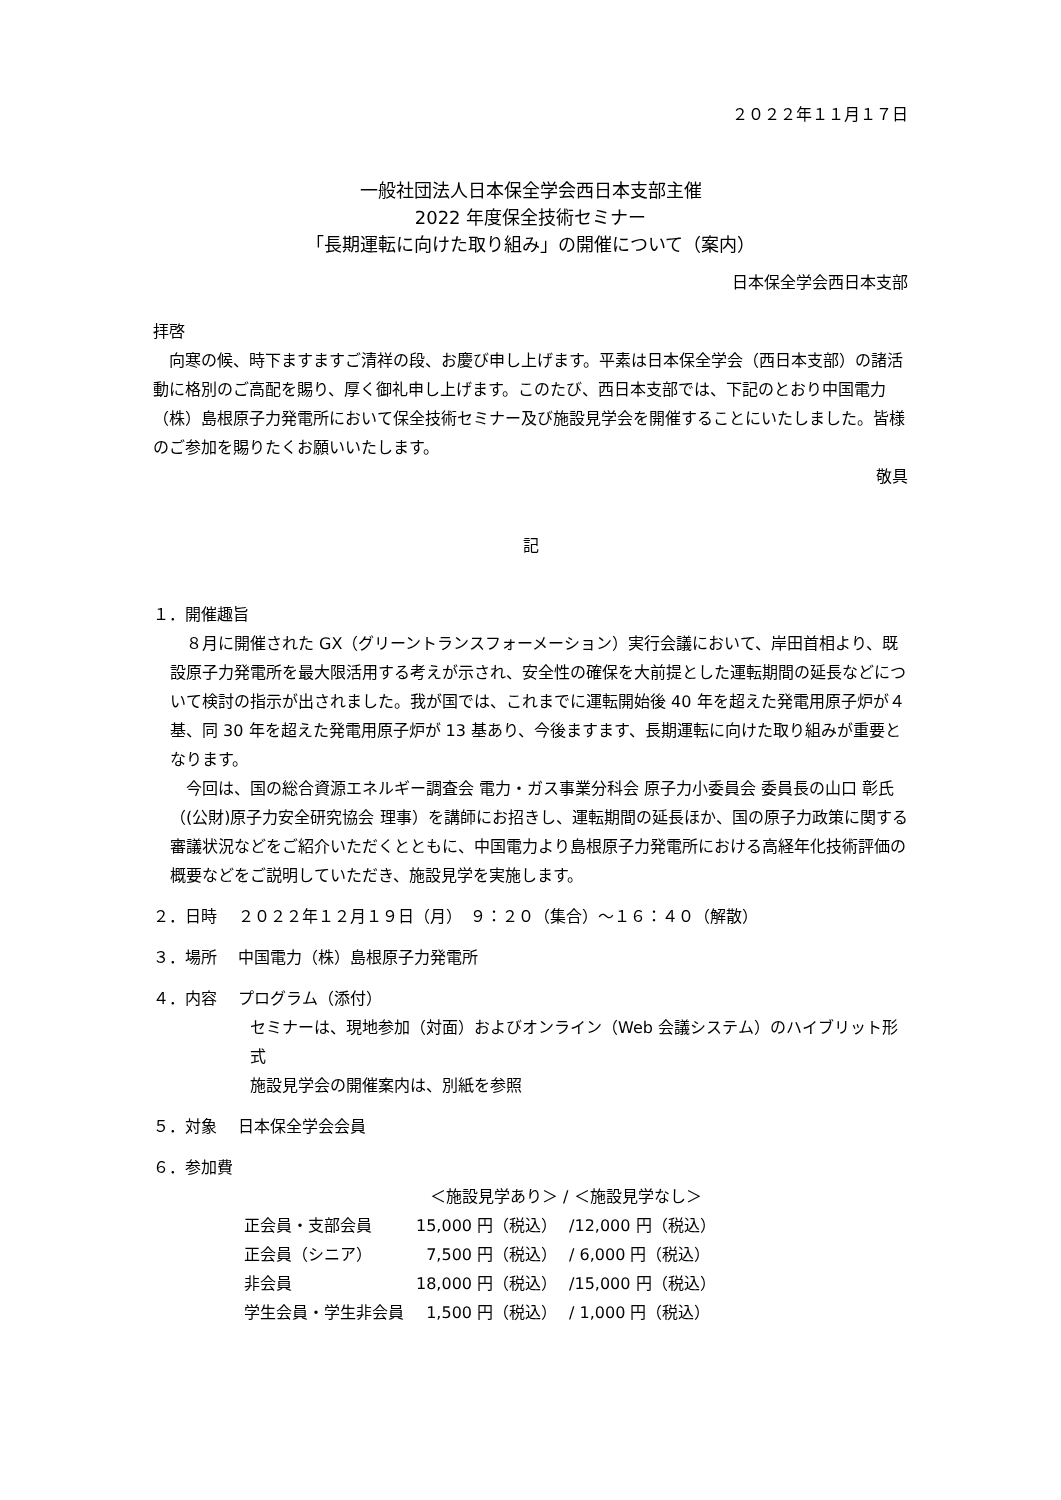２０２２年１１月１７日
一般社団法人日本保全学会西日本支部主催
2022 年度保全技術セミナー
「長期運転に向けた取り組み」の開催について（案内）
日本保全学会西日本支部
拝啓
　向寒の候、時下ますますご清祥の段、お慶び申し上げます。平素は日本保全学会（西日本支部）の諸活動に格別のご高配を賜り、厚く御礼申し上げます。このたび、西日本支部では、下記のとおり中国電力（株）島根原子力発電所において保全技術セミナー及び施設見学会を開催することにいたしました。皆様のご参加を賜りたくお願いいたします。
敬具
記
１．開催趣旨
　８月に開催された GX（グリーントランスフォーメーション）実行会議において、岸田首相より、既設原子力発電所を最大限活用する考えが示され、安全性の確保を大前提とした運転期間の延長などについて検討の指示が出されました。我が国では、これまでに運転開始後 40 年を超えた発電用原子炉が４基、同 30 年を超えた発電用原子炉が 13 基あり、今後ますます、長期運転に向けた取り組みが重要となります。
　今回は、国の総合資源エネルギー調査会 電力・ガス事業分科会 原子力小委員会 委員長の山口 彰氏（(公財)原子力安全研究協会 理事）を講師にお招きし、運転期間の延長ほか、国の原子力政策に関する審議状況などをご紹介いただくとともに、中国電力より島根原子力発電所における高経年化技術評価の概要などをご説明していただき、施設見学を実施します。
２．日時　 ２０２２年１２月１９日（月）　９：２０（集合）～１６：４０（解散）
３．場所　 中国電力（株）島根原子力発電所
４．内容　 プログラム（添付）
セミナーは、現地参加（対面）およびオンライン（Web 会議システム）のハイブリット形式
施設見学会の開催案内は、別紙を参照
５．対象　 日本保全学会会員
６．参加費
| | ＜施設見学あり＞ / ＜施設見学なし＞ | |
| --- | --- | --- |
| 正会員・支部会員 | 15,000 円（税込） | /12,000 円（税込） |
| 正会員（シニア） | 7,500 円（税込） | / 6,000 円（税込） |
| 非会員 | 18,000 円（税込） | /15,000 円（税込） |
| 学生会員・学生非会員 | 1,500 円（税込） | / 1,000 円（税込） |